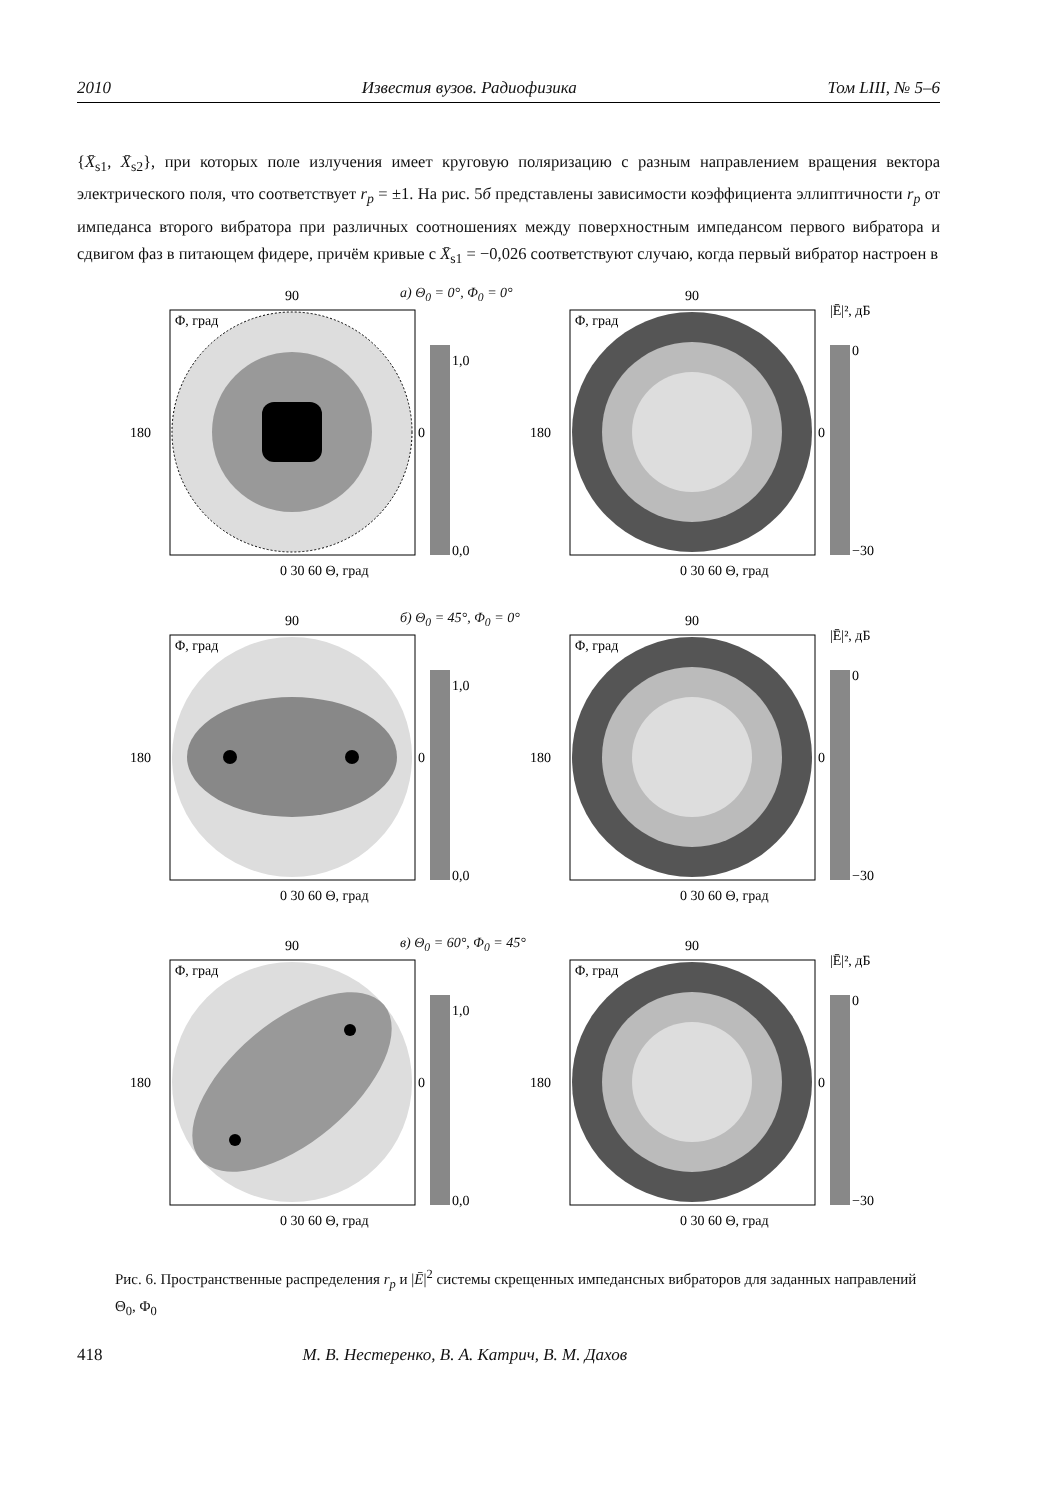2010 Известия вузов. Радиофизика Том LIII, № 5–6
{X̄<sub>s1</sub>, X̄<sub>s2</sub>}, при которых поле излучения имеет круговую поляризацию с разным направлением вращения вектора электрического поля, что соответствует r<sub>p</sub> = ±1. На рис. 5б представлены зависимости коэффициента эллиптичности r<sub>p</sub> от импеданса второго вибратора при различных соотношениях между поверхностным импедансом первого вибратора и сдвигом фаз в питающем фидере, причём кривые с X̄<sub>s1</sub> = −0,026 соответствуют случаю, когда первый вибратор настроен в
а) Θ<sub>0</sub> = 0°, Φ<sub>0</sub> = 0°
90
180
0
1,0
0,0
0 30 60 Θ, град
Φ, град
90
180
0
|Ē|², дБ
0
−30
0 30 60 Θ, град
Φ, град
б) Θ<sub>0</sub> = 45°, Φ<sub>0</sub> = 0°
90
180
0
1,0
0,0
0 30 60 Θ, град
Φ, град
90
180
0
|Ē|², дБ
0
−30
0 30 60 Θ, град
Φ, град
в) Θ<sub>0</sub> = 60°, Φ<sub>0</sub> = 45°
90
180
0
1,0
0,0
0 30 60 Θ, град
Φ, град
90
180
0
|Ē|², дБ
0
−30
0 30 60 Θ, град
Φ, град
Рис. 6. Пространственные распределения r<sub>p</sub> и |Ē|<sup>2</sup> системы скрещенных импедансных вибраторов для заданных направлений Θ<sub>0</sub>, Φ<sub>0</sub>
418 М. В. Нестеренко, В. А. Катрич, В. М. Дахов